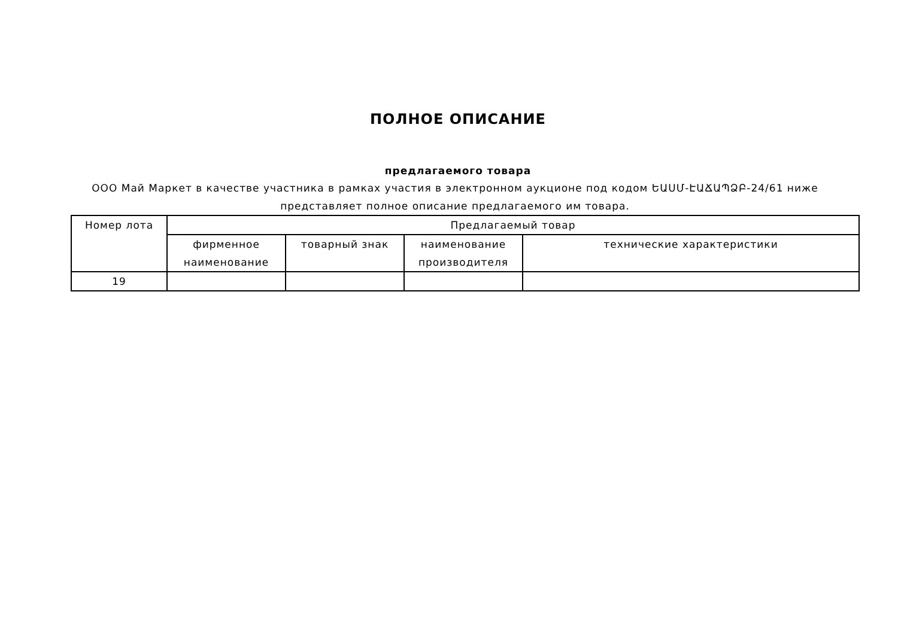ПОЛНОЕ ОПИСАНИЕ
предлагаемого товара
ООО Май Маркет в качестве участника в рамках участия в электронном аукционе под кодом ԵԱՍՄ-ԷԱՃԱՊՁԲ-24/61 ниже представляет полное описание предлагаемого им товара.
| Номер лота | Предлагаемый товар | | | |
| --- | --- | --- | --- | --- |
| | фирменное наименование | товарный знак | наименование производителя | технические характеристики |
| 19 | | | | |